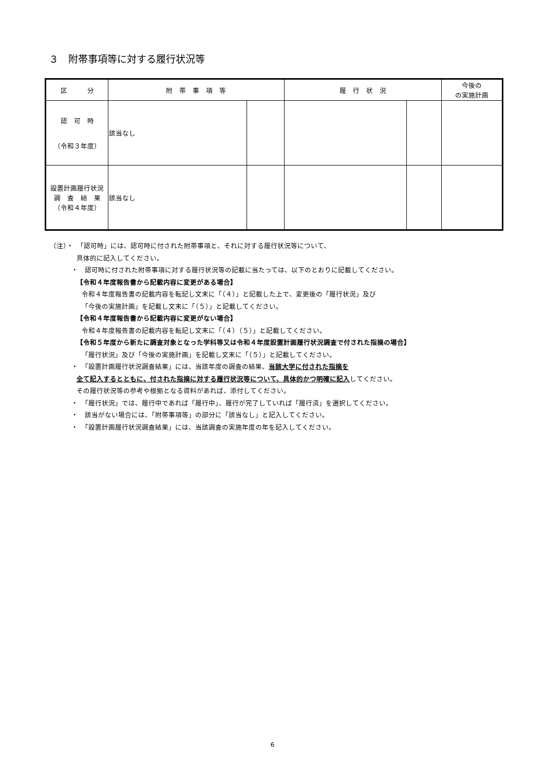３　附帯事項等に対する履行状況等
| 区 分 | 附 帯 事 項 等 | | 履 行 状 況 | | 今後の の実施計画 |
| --- | --- | --- | --- | --- | --- |
| 認 可 時 （令和３年度） | 該当なし | | | | |
| 設置計画履行状況 調 査 結 果 （令和４年度） | 該当なし | | | | |
（注）・　「認可時」には、認可時に付された附帯事項と、それに対する履行状況等について、
具体的に記入してください。
・　認可時に付された附帯事項に対する履行状況等の記載に当たっては、以下のとおりに記載してください。
【令和４年度報告書から記載内容に変更がある場合】
令和４年度報告書の記載内容を転記し文末に「（４）」と記載した上で、変更後の「履行状況」及び
「今後の実施計画」を記載し文末に「（５）」と記載してください。
【令和４年度報告書から記載内容に変更がない場合】
令和４年度報告書の記載内容を転記し文末に「（４）（５）」と記載してください。
【令和５年度から新たに調査対象となった学科等又は令和４年度設置計画履行状況調査で付された指摘の場合】
「履行状況」及び「今後の実施計画」を記載し文末に「（５）」と記載してください。
・　「設置計画履行状況調査結果」には、当該年度の調査の結果、当該大学に付された指摘を
全て記入するとともに、付された指摘に対する履行状況等について、具体的かつ明確に記入してください。
その履行状況等の参考や根拠となる資料があれば、添付してください。
・　「履行状況」では、履行中であれば「履行中」、履行が完了していれば「履行済」を選択してください。
・　該当がない場合には、「附帯事項等」の部分に「該当なし」と記入してください。
・　「設置計画履行状況調査結果」には、当該調査の実施年度の年を記入してください。
6